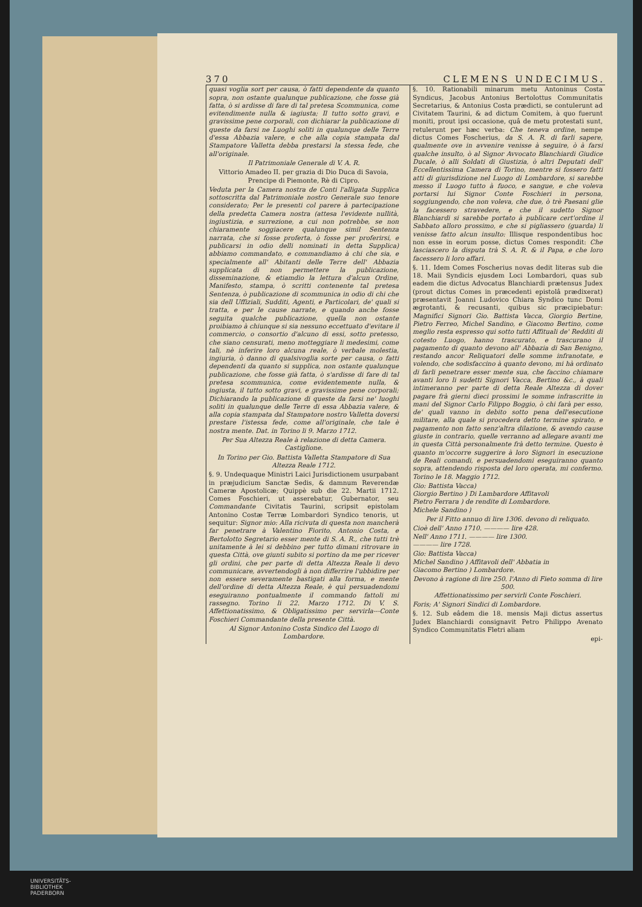370 CLEMENS UNDECIMUS.
quasi voglia sort per causa, ò fatti dependente da quanto sopra, non ostante qualunque publicazione, che fosse già fatta, ò si ardisse di fare di tal pretesa Scommunica, come evitendimente nulla & iagiusta; Il tutto sotto gravi, e gravissime pene corporali, con dichiarar la publicazione di queste da farsi ne Luoghi soliti in qualunque delle Terre d'essa Abbazia valere, e che alla copia stampata dal Stampatore Valletta debba prestarsi la stessa fede, che all'originale.
Il Patrimoniale Generale di V. A. R.
Vittorio Amadeo II. per grazia di Dio Duca di Savoia, Prencipe di Piemonte, Rè di Cipro.
Veduta per la Camera nostra de Conti l'alligata Supplica sottoscritta dal Patrimoniale nostro Generale suo tenore considerato; Per le presenti col parere à partecipazione della predetta Camera nostra (attesa l'evidente nullità, ingiustizia, e surrezione, a cui non potrebbe, se non chiaramente soggiacere qualunque simil Sentenza narrata, che si fosse proferta, ò fosse per proferirsi, e publicarsi in odio delli nominati in detta Supplica) abbiamo commandato, e commandiamo à chi che sia, e specialmente all' Abitanti delle Terre dell' Abbazia supplicata di non permettere la publicazione, disseminazione, & etiamdio la lettura d'alcun Ordine, Manifesto, stampa, ò scritti contenente tal pretesa Sentenza, ò publicazione di scommunica in odio di chi che sia dell Uffiziali, Sudditi, Agenti, e Particolari, de' quali si tratta, e per le cause narrate, e quando anche fosse seguita qualche publicazione, quella non ostante proibiamo à chiunque si sia nessuno eccettuato d'evitare il commercio, o consortio d'alcuno di essi, sotto pretesso, che siano censurati, meno motteggiare li medesimi, come tali, nè inferire loro alcuna reale, ò verbale molestia, ingiuria, ò danno di qualsivoglia sorte per causa, o fatti dependenti da quanto si supplica, non ostante qualunque publicazione, che fosse già fatta, ò s'ardisse di fare di tal pretesa scommunica, come evidentemente nulla, & ingiusta, il tutto sotto gravi, e gravissime pene corporali; Dichiarando la publicazione di queste da farsi ne' luoghi soliti in qualunque delle Terre di essa Abbazia valere, & alla copia stampata dal Stampatore nostro Valletta doversi prestare l'istessa fede, come all'originale, che tale è nostra mente. Dat. in Torino li 9. Marzo 1712.
Per Sua Altezza Reale à relazione di detta Camera. Castiglione.
In Torino per Gio. Battista Valletta Stampatore di Sua Altezza Reale 1712.
§. 9. Undequaque Ministri Laici Jurisdictionem usurpabant in præjudicium Sanctæ Sedis, & damnum Reverendæ Cameræ Apostolicæ; Quippè sub die 22. Martii 1712. Comes Foschieri, ut asserebatur, Gubernator, seu Commandante Civitatis Taurini, scripsit epistolam Antonino Costæ Terræ Lombardori Syndico tenoris, ut sequitur: Signor mio: Alla ricivuta di questa non mancherà far penetrare à Valentino Fiorito, Antonio Costa, e Bertolotto Segretario esser mente di S. A. R., che tutti trè unitamente à lei si debbino per tutto dimani ritrovare in questa Città, ove giunti subito si portino da me per ricever gli ordini, che per parte di detta Altezza Reale li devo communicare, avvertendogli à non differrire l'ubbidire per non essere severamente bastigati alla forma, e mente dell'ordine di detta Altezza Reale, è quì persuadendomi eseguiranno pontualmente il commando fattoli mi rassegno. Torino li 22. Marzo 1712. Di V. S. Affettionatissimo, & Obligatissimo per servirla---Conte Foschieri Commandante della presente Città.
Al Signor Antonino Costa Sindico del Luogo di Lombardore.
§. 10. Rationabili minarum metu Antoninus Costa Syndicus, Jacobus Antonius Bertolottus Communitatis Secretarius, & Antonius Costa prædicti, se contulerunt ad Civitatem Taurini, & ad dictum Comitem, à quo fuerunt moniti, prout ipsi occasione, quâ de metu protestati sunt, retulerunt per hæc verba: Che teneva ordine, nempe dictus Comes Foscherius, da S. A. R. di farli sapere, qualmente ove in avvenire venisse à seguire, ò à farsi qualche insulto, ò al Signor Avvocato Blanchiardi Giudice Ducale, ò alli Soldati di Giustizia, ò altri Deputati dell' Eccellentissima Camera di Torino, mentre si fossero fatti atti di giurisdizione nel Luogo di Lombardore, si sarebbe messo il Luogo tutto à fuoco, e sangue, e che voleva portarsi lui Signor Conte Foschieri in persona, soggiungendo, che non voleva, che due, ò trè Paesani glie la facessero stravedere, e che il sudetto Signor Blanchiardi si sarebbe portato à publicare cert'ordine il Sabbato alloro prossimo, e che si pigliassero (guarda) li venisse fatto alcun insulto: Illisque respondentibus hoc non esse in eorum posse, dictus Comes respondit: Che lasciascero la disputa trà S. A. R. & il Papa, e che loro facessero li loro affari.
§. 11. Idem Comes Foscherius novas dedit literas sub die 18. Maii Syndicis ejusdem Loci Lombardori, quas sub eadem die dictus Advocatus Blanchiardi prætensus Judex (prout dictus Comes in præcedenti epistolâ prædixerat) præsentavit Joanni Ludovico Chiara Syndico tunc Domi ægrotanti, & recusanti, quibus sic præcipiebatur: Magnifici Signori Gio. Battista Vacca, Giorgio Bertine, Pietro Ferreo, Michel Sandino, e Giacomo Bertino, come meglio resta espresso qui sotto tutti Affituali de' Redditi di cotesto Luogo, hanno trascurato, e trascurano il pagamento di quanto devono all' Abbazia di San Benigno, restando ancor Reliquatori delle somme infranotate, e volendo, che sodisfaccino à quanto devono, mi hà ordinato di farli penetrare esser mente sua, che faccino chiamare avanti loro li sudetti Signori Vacca, Bertino &c., à quali intimeranno per parte di detta Reale Altezza di dover pagare frà gierni dieci prossimi le somme infrascritte in mani del Signor Carlo Filippo Boggio, ò chi farà per esso, de' quali vanno in debito sotto pena dell'esecutione militare, alla quale si procedera detto termine spirato, e pagamento non fatto senz'altra dilazione, & avendo cause giuste in contrario, quelle verranno ad allegare avanti me in questa Città personalmente frà detto termine. Questo è quanto m'occorre suggerire à loro Signori in esecuzione de Reali comandi, e persuadendomi eseguiranno quanto sopra, attendendo risposta del loro operata, mi confermo. Torino le 18. Maggio 1712.
Gio: Battista Vacca)
Giorgio Bertino ) Di Lambardore Affitavoli
Pietro Ferrara ) de rendite di Lombardore.
Michele Sandino )
Per il Fitto annuo di lire 1306. devono di reliquato.
Cioè dell' Anno 1710. ———— lire 428.
Nell' Anno 1711. ———— lire 1300.
———— lire 1728.
Gio: Battista Vacca)
Michel Sandino ) Affitavoli dell' Abbatia in
Giacomo Bertino ) Lombardore.
Devono à ragione di lire 250. l'Anno di Fieto somma di lire 500.
Affettionatissimo per servirli Conte Foschieri.
Foris; A' Signori Sindici di Lombardore.
§. 12. Sub eâdem die 18. mensis Maji dictus assertus Judex Blanchiardi consignavit Petro Philippo Avenato Syndico Communitatis Fletri aliam
epi-
UNIVERSITÄTS-
BIBLIOTHEK
PADERBORN